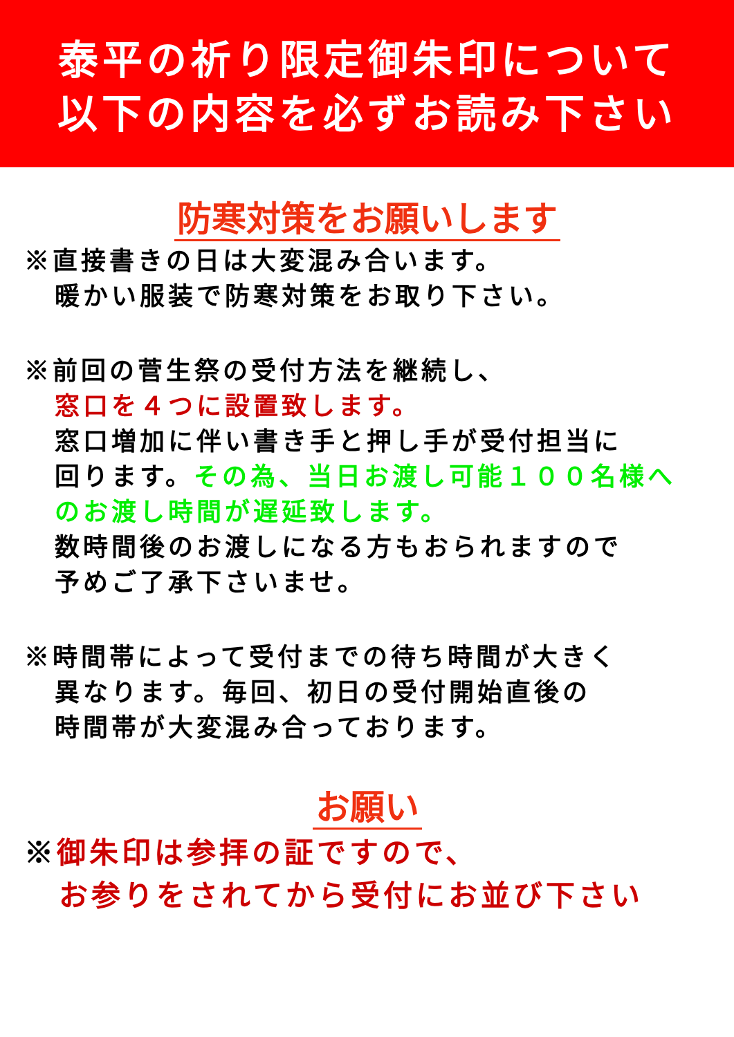泰平の祈り限定御朱印について
以下の内容を必ずお読み下さい
防寒対策をお願いします
※直接書きの日は大変混み合います。
暖かい服装で防寒対策をお取り下さい。
※前回の菅生祭の受付方法を継続し、
窓口を４つに設置致します。
窓口増加に伴い書き手と押し手が受付担当に
回ります。その為、当日お渡し可能１００名様へ
のお渡し時間が遅延致します。
数時間後のお渡しになる方もおられますので
予めご了承下さいませ。
※時間帯によって受付までの待ち時間が大きく
異なります。毎回、初日の受付開始直後の
時間帯が大変混み合っております。
お願い
※御朱印は参拝の証ですので、
お参りをされてから受付にお並び下さい